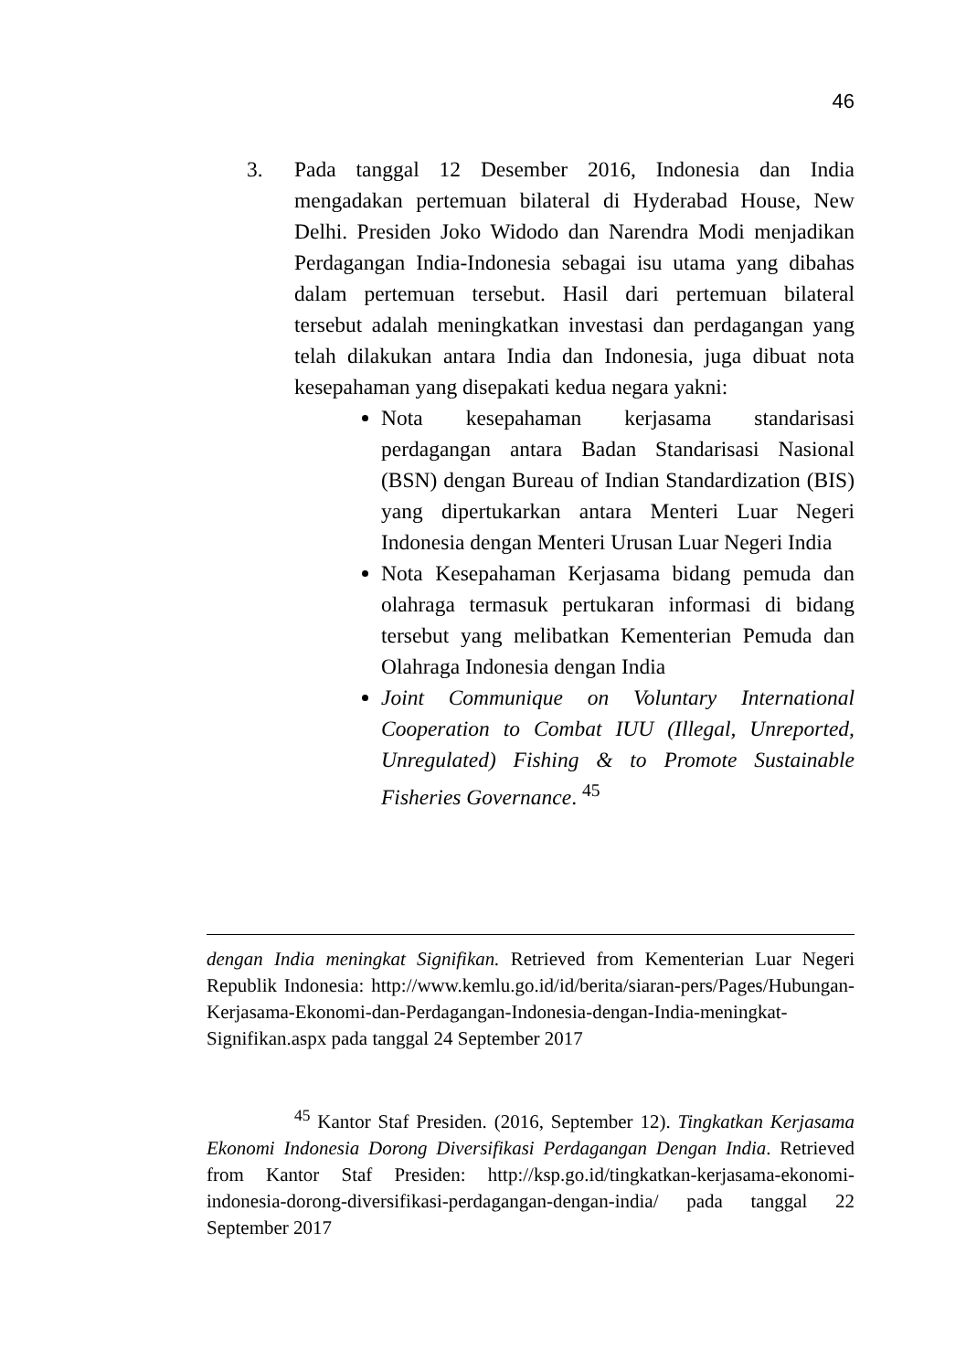46
3. Pada tanggal 12 Desember 2016, Indonesia dan India mengadakan pertemuan bilateral di Hyderabad House, New Delhi. Presiden Joko Widodo dan Narendra Modi menjadikan Perdagangan India-Indonesia sebagai isu utama yang dibahas dalam pertemuan tersebut. Hasil dari pertemuan bilateral tersebut adalah meningkatkan investasi dan perdagangan yang telah dilakukan antara India dan Indonesia, juga dibuat nota kesepahaman yang disepakati kedua negara yakni:
Nota kesepahaman kerjasama standarisasi perdagangan antara Badan Standarisasi Nasional (BSN) dengan Bureau of Indian Standardization (BIS) yang dipertukarkan antara Menteri Luar Negeri Indonesia dengan Menteri Urusan Luar Negeri India
Nota Kesepahaman Kerjasama bidang pemuda dan olahraga termasuk pertukaran informasi di bidang tersebut yang melibatkan Kementerian Pemuda dan Olahraga Indonesia dengan India
Joint Communique on Voluntary International Cooperation to Combat IUU (Illegal, Unreported, Unregulated) Fishing & to Promote Sustainable Fisheries Governance. <sup>45</sup>
dengan India meningkat Signifikan. Retrieved from Kementerian Luar Negeri Republik Indonesia: http://www.kemlu.go.id/id/berita/siaran-pers/Pages/Hubungan-Kerjasama-Ekonomi-dan-Perdagangan-Indonesia-dengan-India-meningkat-Signifikan.aspx pada tanggal 24 September 2017
<sup>45</sup> Kantor Staf Presiden. (2016, September 12). Tingkatkan Kerjasama Ekonomi Indonesia Dorong Diversifikasi Perdagangan Dengan India. Retrieved from Kantor Staf Presiden: http://ksp.go.id/tingkatkan-kerjasama-ekonomi-indonesia-dorong-diversifikasi-perdagangan-dengan-india/ pada tanggal 22 September 2017